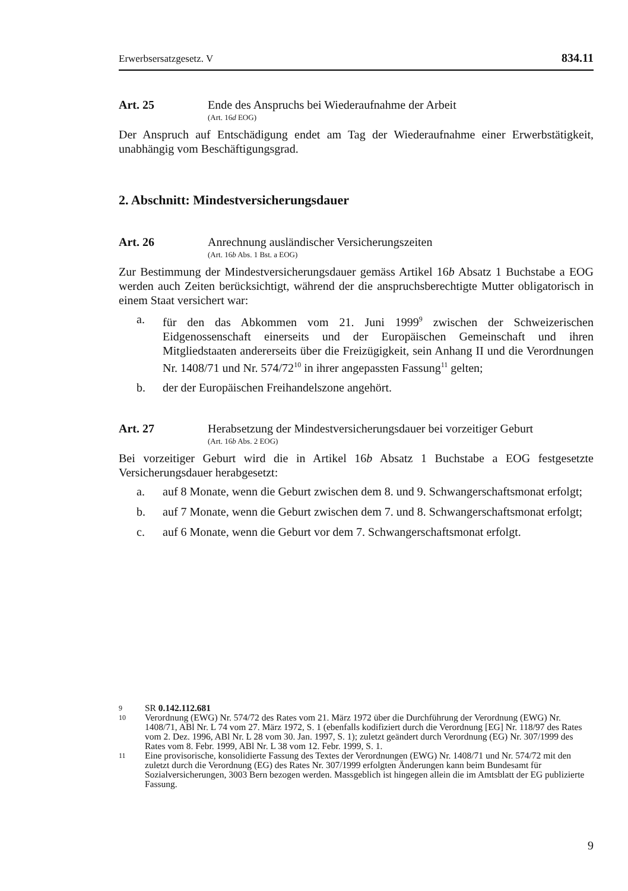Erwerbsersatzgesetz. V 834.11
Art. 25 Ende des Anspruchs bei Wiederaufnahme der Arbeit
(Art. 16d EOG)
Der Anspruch auf Entschädigung endet am Tag der Wiederaufnahme einer Erwerbstätigkeit, unabhängig vom Beschäftigungsgrad.
2. Abschnitt: Mindestversicherungsdauer
Art. 26 Anrechnung ausländischer Versicherungszeiten
(Art. 16b Abs. 1 Bst. a EOG)
Zur Bestimmung der Mindestversicherungsdauer gemäss Artikel 16b Absatz 1 Buchstabe a EOG werden auch Zeiten berücksichtigt, während der die anspruchsberechtigte Mutter obligatorisch in einem Staat versichert war:
a. für den das Abkommen vom 21. Juni 1999<sup>9</sup> zwischen der Schweizerischen Eidgenossenschaft einerseits und der Europäischen Gemeinschaft und ihren Mitgliedstaaten andererseits über die Freizügigkeit, sein Anhang II und die Verordnungen Nr. 1408/71 und Nr. 574/72<sup>10</sup> in ihrer angepassten Fassung<sup>11</sup> gelten;
b. der der Europäischen Freihandelszone angehört.
Art. 27 Herabsetzung der Mindestversicherungsdauer bei vorzeitiger Geburt
(Art. 16b Abs. 2 EOG)
Bei vorzeitiger Geburt wird die in Artikel 16b Absatz 1 Buchstabe a EOG festgesetzte Versicherungsdauer herabgesetzt:
a. auf 8 Monate, wenn die Geburt zwischen dem 8. und 9. Schwangerschaftsmonat erfolgt;
b. auf 7 Monate, wenn die Geburt zwischen dem 7. und 8. Schwangerschaftsmonat erfolgt;
c. auf 6 Monate, wenn die Geburt vor dem 7. Schwangerschaftsmonat erfolgt.
9 SR 0.142.112.681
10 Verordnung (EWG) Nr. 574/72 des Rates vom 21. März 1972 über die Durchführung der Verordnung (EWG) Nr. 1408/71, ABl Nr. L 74 vom 27. März 1972, S. 1 (ebenfalls kodifiziert durch die Verordnung [EG] Nr. 118/97 des Rates vom 2. Dez. 1996, ABl Nr. L 28 vom 30. Jan. 1997, S. 1); zuletzt geändert durch Verordnung (EG) Nr. 307/1999 des Rates vom 8. Febr. 1999, ABl Nr. L 38 vom 12. Febr. 1999, S. 1.
11 Eine provisorische, konsolidierte Fassung des Textes der Verordnungen (EWG) Nr. 1408/71 und Nr. 574/72 mit den zuletzt durch die Verordnung (EG) des Rates Nr. 307/1999 erfolgten Änderungen kann beim Bundesamt für Sozialversicherungen, 3003 Bern bezogen werden. Massgeblich ist hingegen allein die im Amtsblatt der EG publizierte Fassung.
9